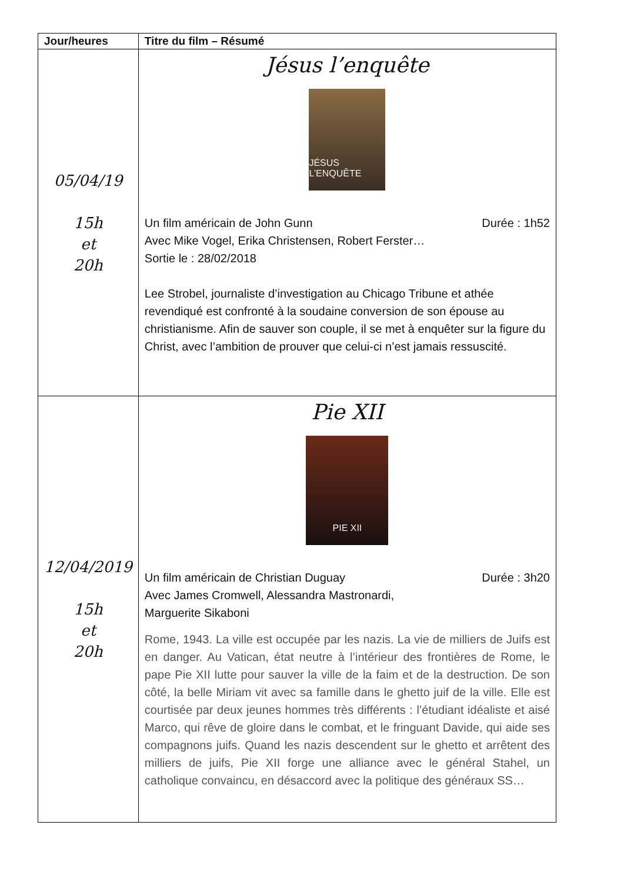| Jour/heures | Titre du film – Résumé |
| --- | --- |
| 05/04/19 15h et 20h | Jésus l’enquête JÉSUS L’ENQUÊTE Un film américain de John Gunn Durée : 1h52 Avec Mike Vogel, Erika Christensen, Robert Ferster… Sortie le : 28/02/2018 Lee Strobel, journaliste d’investigation au Chicago Tribune et athée revendiqué est confronté à la soudaine conversion de son épouse au christianisme. Afin de sauver son couple, il se met à enquêter sur la figure du Christ, avec l’ambition de prouver que celui-ci n’est jamais ressuscité. |
| 12/04/2019 15h et 20h | Pie XII PIE XII Un film américain de Christian Duguay Durée : 3h20 Avec James Cromwell, Alessandra Mastronardi, Marguerite Sikaboni Rome, 1943. La ville est occupée par les nazis. La vie de milliers de Juifs est en danger. Au Vatican, état neutre à l’intérieur des frontières de Rome, le pape Pie XII lutte pour sauver la ville de la faim et de la destruction. De son côté, la belle Miriam vit avec sa famille dans le ghetto juif de la ville. Elle est courtisée par deux jeunes hommes très différents : l’étudiant idéaliste et aisé Marco, qui rêve de gloire dans le combat, et le fringuant Davide, qui aide ses compagnons juifs. Quand les nazis descendent sur le ghetto et arrêtent des milliers de juifs, Pie XII forge une alliance avec le général Stahel, un catholique convaincu, en désaccord avec la politique des généraux SS… |